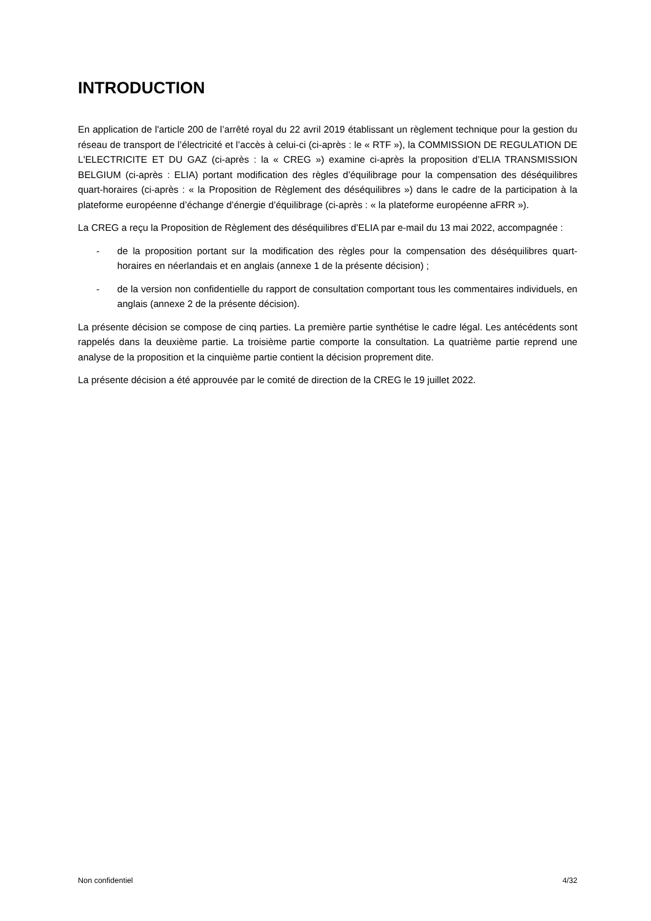INTRODUCTION
En application de l'article 200 de l’arrêté royal du 22 avril 2019 établissant un règlement technique pour la gestion du réseau de transport de l’électricité et l’accès à celui-ci (ci-après : le « RTF »), la COMMISSION DE REGULATION DE L'ELECTRICITE ET DU GAZ (ci-après : la « CREG ») examine ci-après la proposition d’ELIA TRANSMISSION BELGIUM (ci-après : ELIA) portant modification des règles d’équilibrage pour la compensation des déséquilibres quart-horaires (ci-après : « la Proposition de Règlement des déséquilibres ») dans le cadre de la participation à la plateforme européenne d’échange d’énergie d’équilibrage (ci-après : « la plateforme européenne aFRR »).
La CREG a reçu la Proposition de Règlement des déséquilibres d’ELIA par e-mail du 13 mai 2022, accompagnée :
- de la proposition portant sur la modification des règles pour la compensation des déséquilibres quart-horaires en néerlandais et en anglais (annexe 1 de la présente décision) ;
- de la version non confidentielle du rapport de consultation comportant tous les commentaires individuels, en anglais (annexe 2 de la présente décision).
La présente décision se compose de cinq parties. La première partie synthétise le cadre légal. Les antécédents sont rappelés dans la deuxième partie. La troisième partie comporte la consultation. La quatrième partie reprend une analyse de la proposition et la cinquième partie contient la décision proprement dite.
La présente décision a été approuvée par le comité de direction de la CREG le 19 juillet 2022.
Non confidentiel 4/32